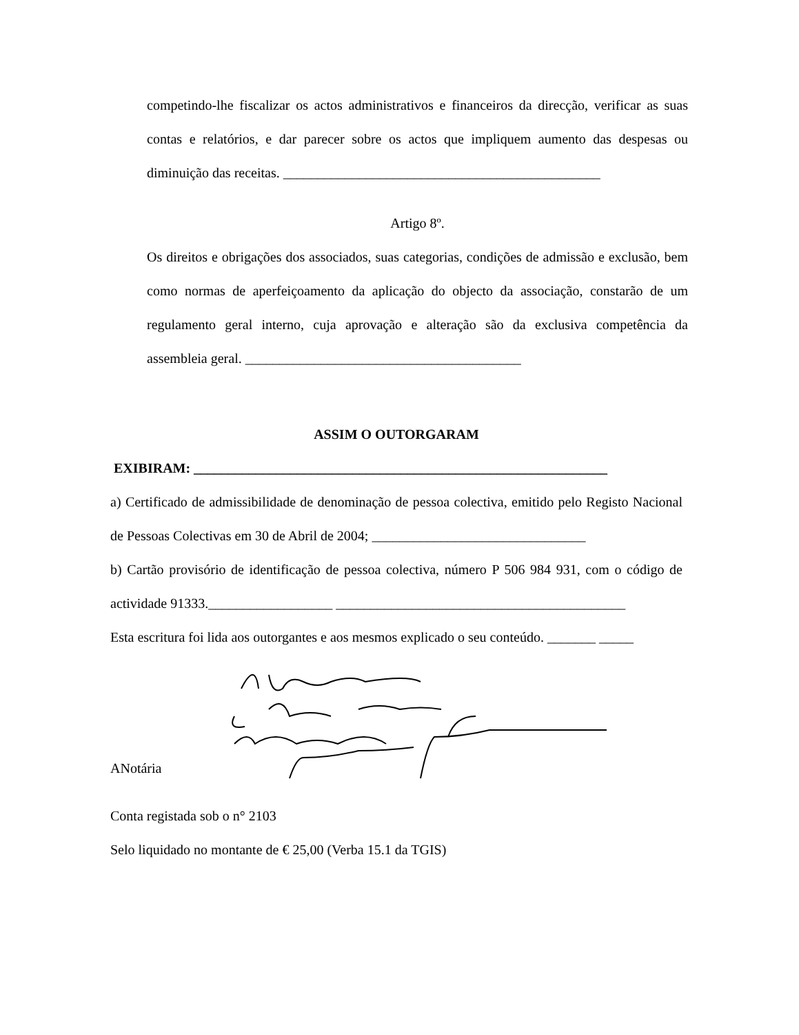competindo-lhe fiscalizar os actos administrativos e financeiros da direcção, verificar as suas contas e relatórios, e dar parecer sobre os actos que impliquem aumento das despesas ou diminuição das receitas. ______________________________________________
Artigo 8º.
Os direitos e obrigações dos associados, suas categorias, condições de admissão e exclusão, bem como normas de aperfeiçoamento da aplicação do objecto da associação, constarão de um regulamento geral interno, cuja aprovação e alteração são da exclusiva competência da assembleia geral. ________________________________________
ASSIM O OUTORGARAM
EXIBIRAM: ____________________________________________________________
a) Certificado de admissibilidade de denominação de pessoa colectiva, emitido pelo Registo Nacional de Pessoas Colectivas em 30 de Abril de 2004; _______________________________
b) Cartão provisório de identificação de pessoa colectiva, número P 506 984 931, com o código de actividade 91333.__________________ __________________________________________
Esta escritura foi lida aos outorgantes e aos mesmos explicado o seu conteúdo. _______ _____
ANotária
Conta registada sob o n° 2103
Selo liquidado no montante de € 25,00 (Verba 15.1 da TGIS)